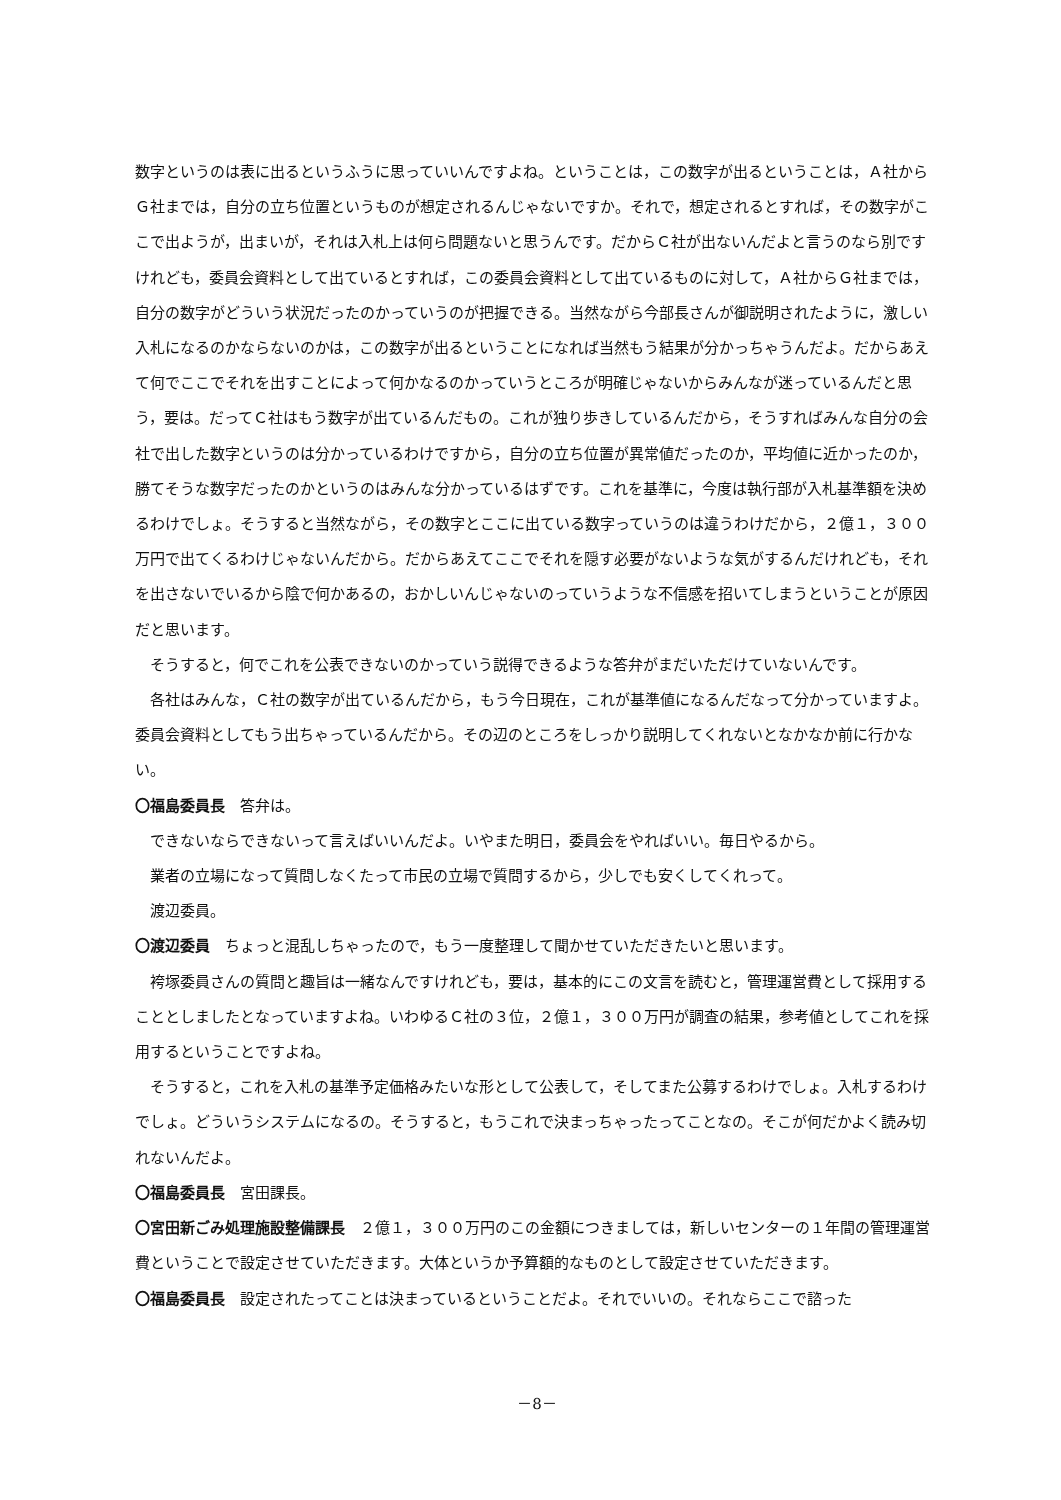数字というのは表に出るというふうに思っていいんですよね。ということは，この数字が出るということは，Ａ社からＧ社までは，自分の立ち位置というものが想定されるんじゃないですか。それで，想定されるとすれば，その数字がここで出ようが，出まいが，それは入札上は何ら問題ないと思うんです。だからＣ社が出ないんだよと言うのなら別ですけれども，委員会資料として出ているとすれば，この委員会資料として出ているものに対して，Ａ社からＧ社までは，自分の数字がどういう状況だったのかっていうのが把握できる。当然ながら今部長さんが御説明されたように，激しい入札になるのかならないのかは，この数字が出るということになれば当然もう結果が分かっちゃうんだよ。だからあえて何でここでそれを出すことによって何かなるのかっていうところが明確じゃないからみんなが迷っているんだと思う，要は。だってＣ社はもう数字が出ているんだもの。これが独り歩きしているんだから，そうすればみんな自分の会社で出した数字というのは分かっているわけですから，自分の立ち位置が異常値だったのか，平均値に近かったのか，勝てそうな数字だったのかというのはみんな分かっているはずです。これを基準に，今度は執行部が入札基準額を決めるわけでしょ。そうすると当然ながら，その数字とここに出ている数字っていうのは違うわけだから，２億１，３００万円で出てくるわけじゃないんだから。だからあえてここでそれを隠す必要がないような気がするんだけれども，それを出さないでいるから陰で何かあるの，おかしいんじゃないのっていうような不信感を招いてしまうということが原因だと思います。
そうすると，何でこれを公表できないのかっていう説得できるような答弁がまだいただけていないんです。
各社はみんな，Ｃ社の数字が出ているんだから，もう今日現在，これが基準値になるんだなって分かっていますよ。委員会資料としてもう出ちゃっているんだから。その辺のところをしっかり説明してくれないとなかなか前に行かない。
〇福島委員長　答弁は。
できないならできないって言えばいいんだよ。いやまた明日，委員会をやればいい。毎日やるから。
業者の立場になって質問しなくたって市民の立場で質問するから，少しでも安くしてくれって。
渡辺委員。
〇渡辺委員　ちょっと混乱しちゃったので，もう一度整理して聞かせていただきたいと思います。
袴塚委員さんの質問と趣旨は一緒なんですけれども，要は，基本的にこの文言を読むと，管理運営費として採用することとしましたとなっていますよね。いわゆるＣ社の３位，２億１，３００万円が調査の結果，参考値としてこれを採用するということですよね。
そうすると，これを入札の基準予定価格みたいな形として公表して，そしてまた公募するわけでしょ。入札するわけでしょ。どういうシステムになるの。そうすると，もうこれで決まっちゃったってことなの。そこが何だかよく読み切れないんだよ。
〇福島委員長　宮田課長。
〇宮田新ごみ処理施設整備課長　２億１，３００万円のこの金額につきましては，新しいセンターの１年間の管理運営費ということで設定させていただきます。大体というか予算額的なものとして設定させていただきます。
〇福島委員長　設定されたってことは決まっているということだよ。それでいいの。それならここで諮った
－8－